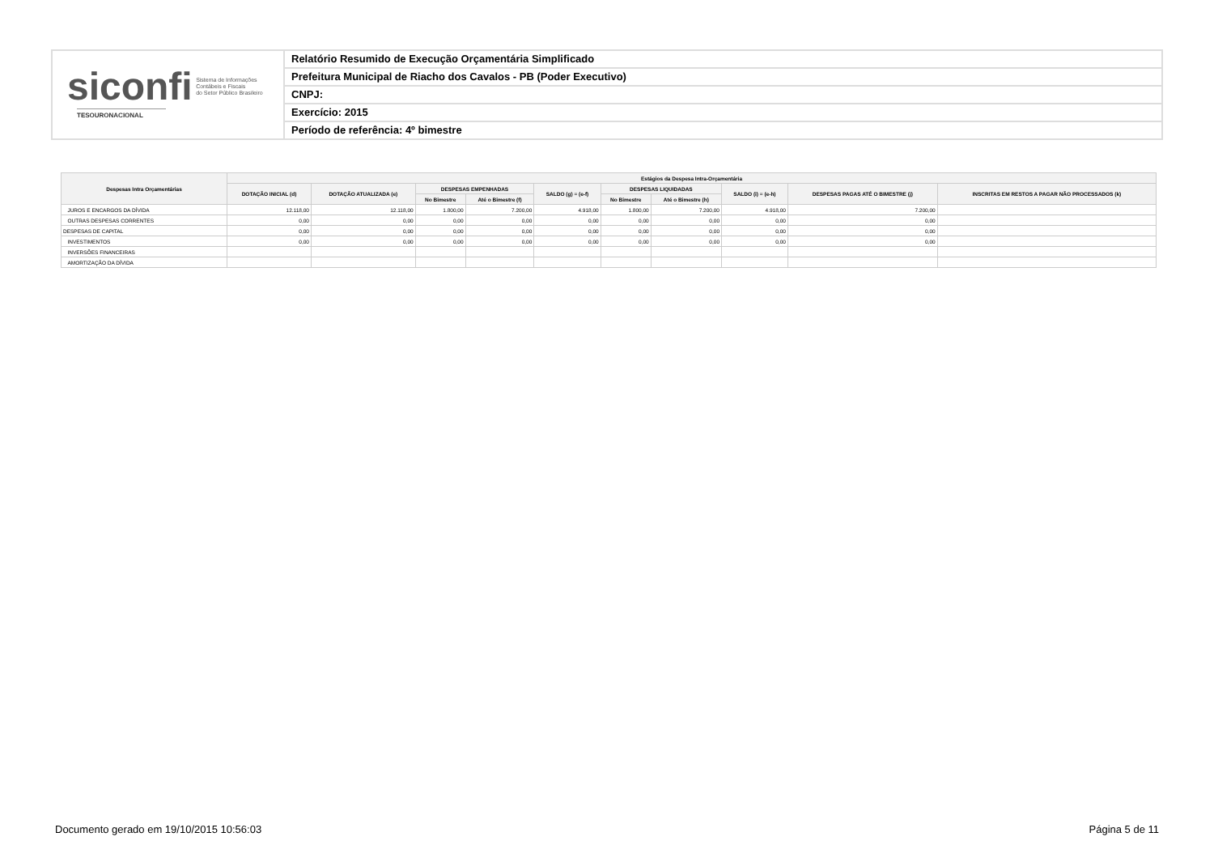siconfi Sistema de Informações
Contábeis e Fiscais
do Setor Público Brasileiro
TESOURONACIONAL
Relatório Resumido de Execução Orçamentária Simplificado
Prefeitura Municipal de Riacho dos Cavalos - PB (Poder Executivo)
CNPJ:
Exercício: 2015
Período de referência: 4º bimestre
| Despesas Intra Orçamentárias | Estágios da Despesa Intra-Orçamentária | | | | | | | | | |
| --- | --- | --- | --- | --- | --- | --- | --- | --- | --- | --- |
| | DOTAÇÃO INICIAL (d) | DOTAÇÃO ATUALIZADA (e) | DESPESAS EMPENHADAS | | SALDO (g) = (e-f) | DESPESAS LIQUIDADAS | | SALDO (i) = (e-h) | DESPESAS PAGAS ATÉ O BIMESTRE (j) | INSCRITAS EM RESTOS A PAGAR NÃO PROCESSADOS (k) |
| | | | No Bimestre | Até o Bimestre (f) | | No Bimestre | Até o Bimestre (h) | | | |
| JUROS E ENCARGOS DA DÍVIDA | 12.118,00 | 12.118,00 | 1.800,00 | 7.200,00 | 4.918,00 | 1.800,00 | 7.200,00 | 4.918,00 | 7.200,00 | |
| OUTRAS DESPESAS CORRENTES | 0,00 | 0,00 | 0,00 | 0,00 | 0,00 | 0,00 | 0,00 | 0,00 | 0,00 | |
| DESPESAS DE CAPITAL | 0,00 | 0,00 | 0,00 | 0,00 | 0,00 | 0,00 | 0,00 | 0,00 | 0,00 | |
| INVESTIMENTOS | 0,00 | 0,00 | 0,00 | 0,00 | 0,00 | 0,00 | 0,00 | 0,00 | 0,00 | |
| INVERSÕES FINANCEIRAS | | | | | | | | | | |
| AMORTIZAÇÃO DA DÍVIDA | | | | | | | | | | |
Documento gerado em 19/10/2015 10:56:03 Página 5 de 11